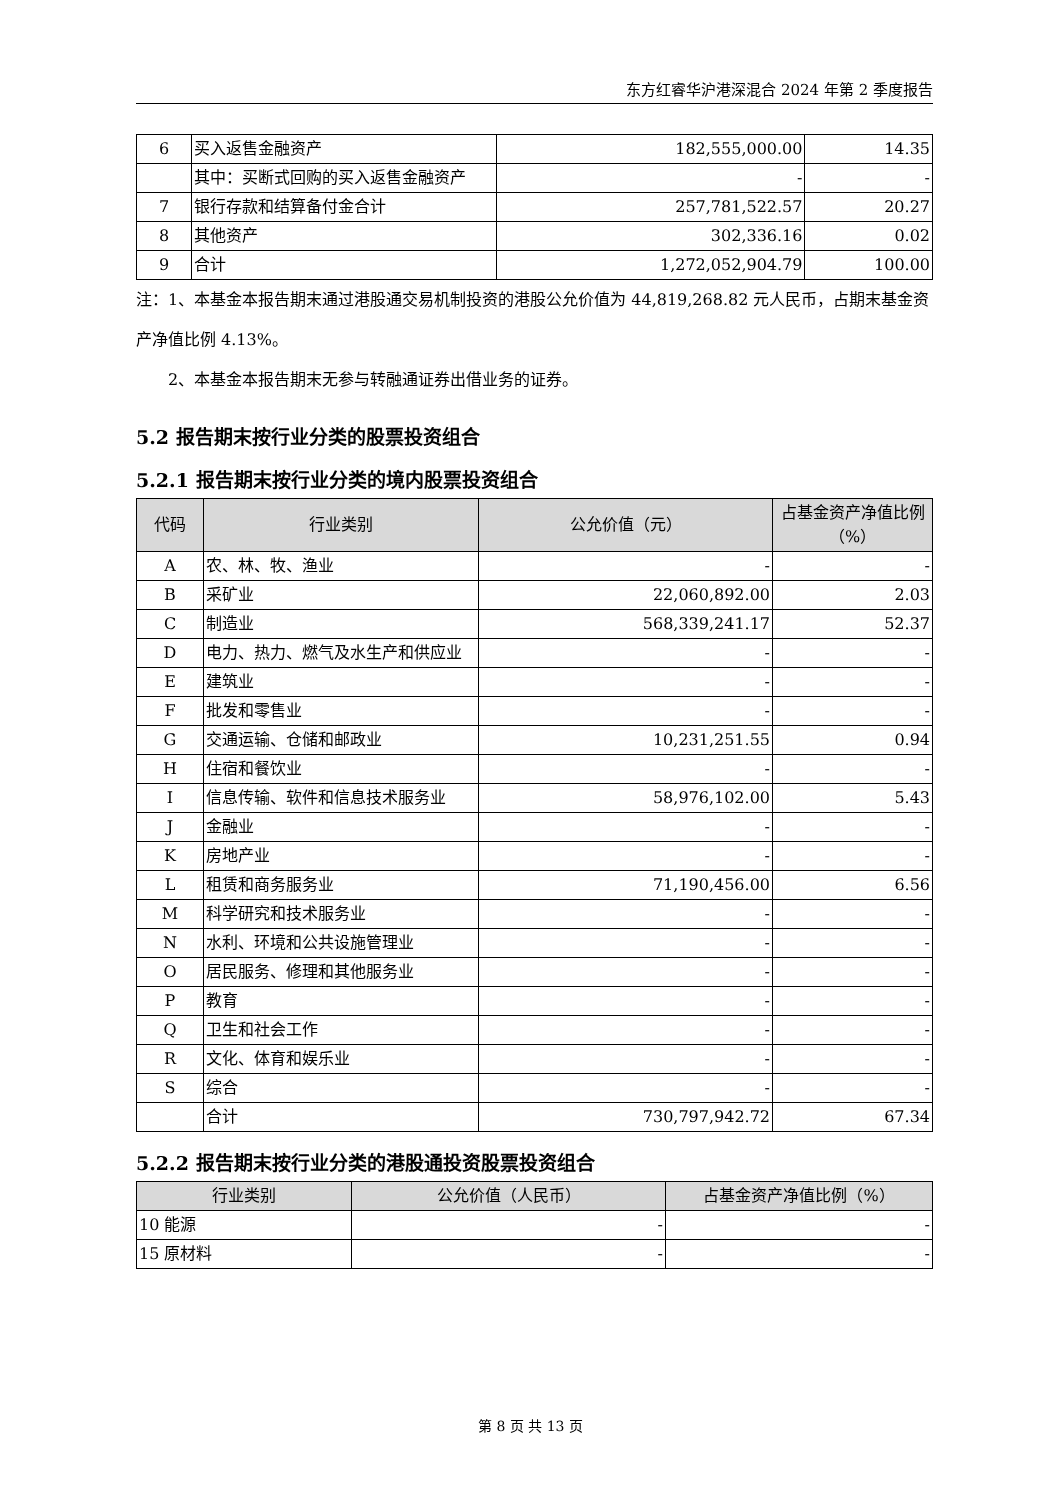东方红睿华沪港深混合 2024 年第 2 季度报告
| 6 | 买入返售金融资产 | 182,555,000.00 | 14.35 |
| | 其中：买断式回购的买入返售金融资产 | - | - |
| 7 | 银行存款和结算备付金合计 | 257,781,522.57 | 20.27 |
| 8 | 其他资产 | 302,336.16 | 0.02 |
| 9 | 合计 | 1,272,052,904.79 | 100.00 |
注：1、本基金本报告期末通过港股通交易机制投资的港股公允价值为 44,819,268.82 元人民币，占期末基金资产净值比例 4.13%。
  2、本基金本报告期末无参与转融通证券出借业务的证券。
5.2 报告期末按行业分类的股票投资组合
5.2.1 报告期末按行业分类的境内股票投资组合
| 代码 | 行业类别 | 公允价值（元） | 占基金资产净值比例（%） |
| --- | --- | --- | --- |
| A | 农、林、牧、渔业 | - | - |
| B | 采矿业 | 22,060,892.00 | 2.03 |
| C | 制造业 | 568,339,241.17 | 52.37 |
| D | 电力、热力、燃气及水生产和供应业 | - | - |
| E | 建筑业 | - | - |
| F | 批发和零售业 | - | - |
| G | 交通运输、仓储和邮政业 | 10,231,251.55 | 0.94 |
| H | 住宿和餐饮业 | - | - |
| I | 信息传输、软件和信息技术服务业 | 58,976,102.00 | 5.43 |
| J | 金融业 | - | - |
| K | 房地产业 | - | - |
| L | 租赁和商务服务业 | 71,190,456.00 | 6.56 |
| M | 科学研究和技术服务业 | - | - |
| N | 水利、环境和公共设施管理业 | - | - |
| O | 居民服务、修理和其他服务业 | - | - |
| P | 教育 | - | - |
| Q | 卫生和社会工作 | - | - |
| R | 文化、体育和娱乐业 | - | - |
| S | 综合 | - | - |
| | 合计 | 730,797,942.72 | 67.34 |
5.2.2 报告期末按行业分类的港股通投资股票投资组合
| 行业类别 | 公允价值（人民币） | 占基金资产净值比例（%） |
| --- | --- | --- |
| 10 能源 | - | - |
| 15 原材料 | - | - |
第 8 页 共 13 页